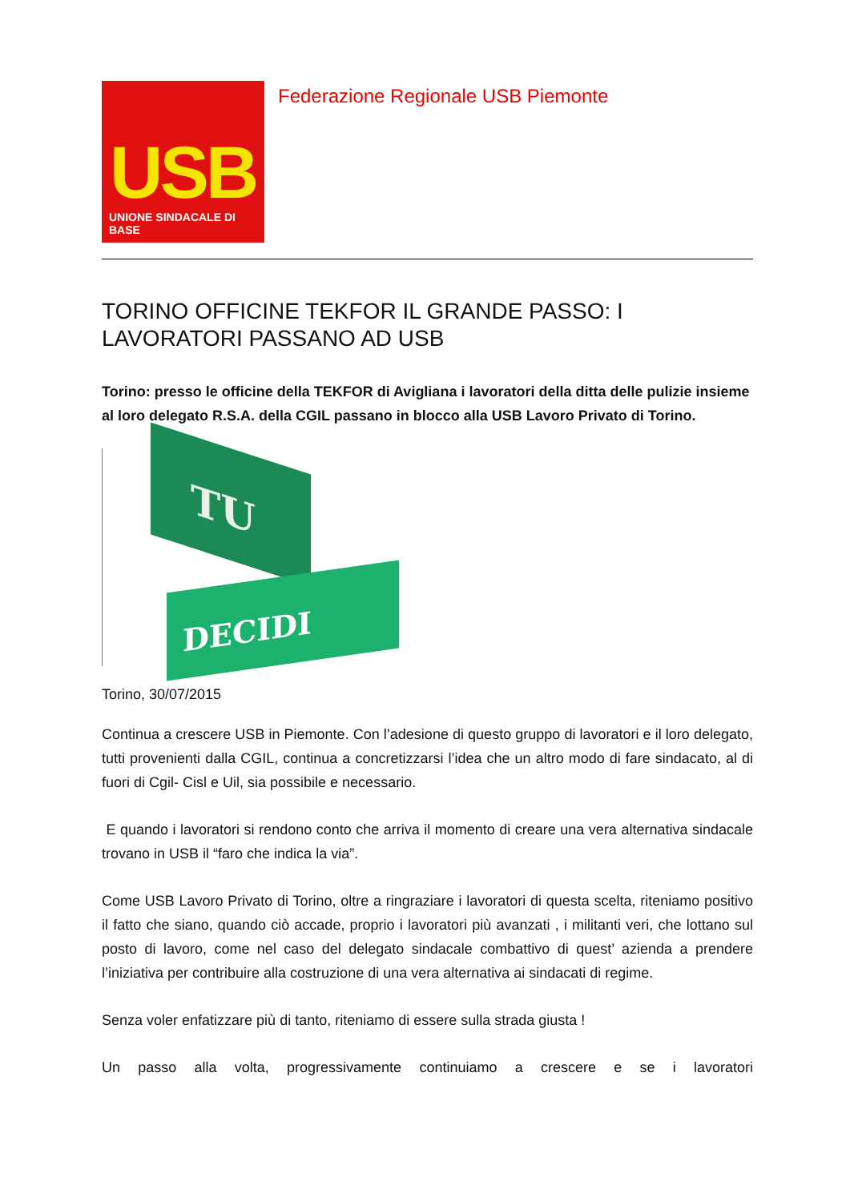USB
UNIONE SINDACALE DI BASE
Federazione Regionale USB Piemonte
TORINO OFFICINE TEKFOR IL GRANDE PASSO: I LAVORATORI PASSANO AD USB
Torino: presso le officine della TEKFOR di Avigliana i lavoratori della ditta delle pulizie insieme al loro delegato R.S.A. della CGIL passano in blocco alla USB Lavoro Privato di Torino.
TU
DECIDI
Torino, 30/07/2015
Continua a crescere USB in Piemonte. Con l’adesione di questo gruppo di lavoratori e il loro delegato, tutti provenienti dalla CGIL, continua a concretizzarsi l’idea che un altro modo di fare sindacato, al di fuori di Cgil- Cisl e Uil, sia possibile e necessario.
E quando i lavoratori si rendono conto che arriva il momento di creare una vera alternativa sindacale trovano in USB il “faro che indica la via”.
Come USB Lavoro Privato di Torino, oltre a ringraziare i lavoratori di questa scelta, riteniamo positivo il fatto che siano, quando ciò accade, proprio i lavoratori più avanzati , i militanti veri, che lottano sul posto di lavoro, come nel caso del delegato sindacale combattivo di quest’ azienda a prendere l’iniziativa per contribuire alla costruzione di una vera alternativa ai sindacati di regime.
Senza voler enfatizzare più di tanto, riteniamo di essere sulla strada giusta !
Un passo alla volta, progressivamente continuiamo a crescere e se i lavoratori